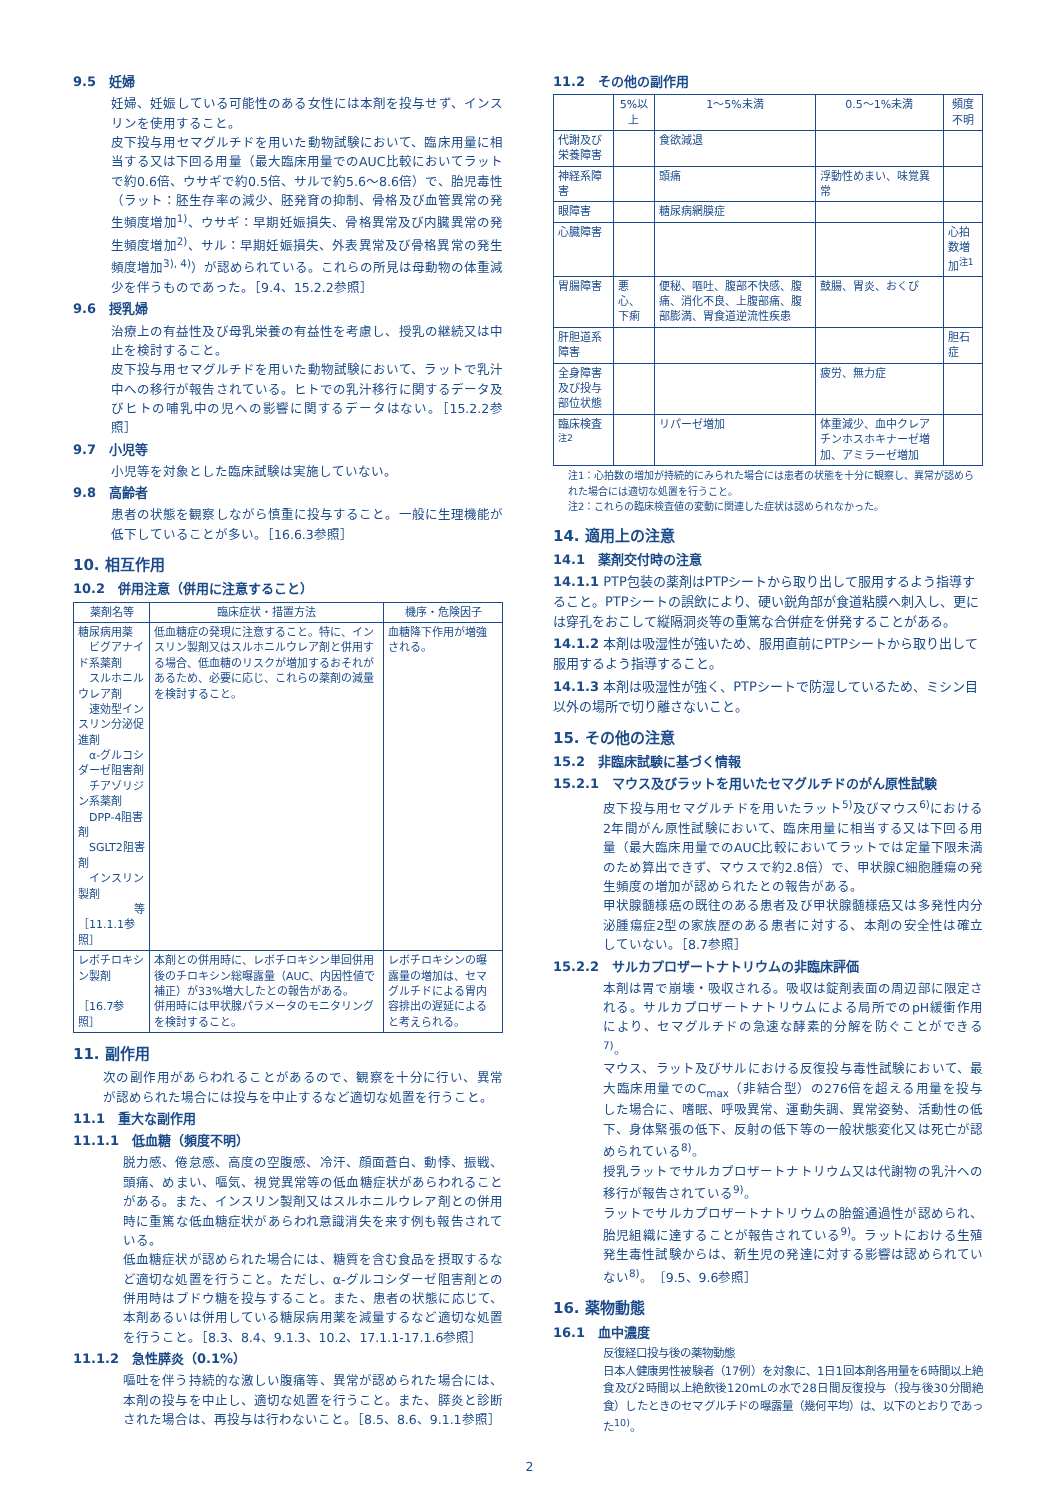9.5　妊婦
妊婦、妊娠している可能性のある女性には本剤を投与せず、インスリンを使用すること。
皮下投与用セマグルチドを用いた動物試験において、臨床用量に相当する又は下回る用量（最大臨床用量でのAUC比較においてラットで約0.6倍、ウサギで約0.5倍、サルで約5.6～8.6倍）で、胎児毒性（ラット：胚生存率の減少、胚発育の抑制、骨格及び血管異常の発生頻度増加<sup>1)</sup>、ウサギ：早期妊娠損失、骨格異常及び内臓異常の発生頻度増加<sup>2)</sup>、サル：早期妊娠損失、外表異常及び骨格異常の発生頻度増加<sup>3), 4)</sup>）が認められている。これらの所見は母動物の体重減少を伴うものであった。［9.4、15.2.2参照］
9.6　授乳婦
治療上の有益性及び母乳栄養の有益性を考慮し、授乳の継続又は中止を検討すること。
皮下投与用セマグルチドを用いた動物試験において、ラットで乳汁中への移行が報告されている。ヒトでの乳汁移行に関するデータ及びヒトの哺乳中の児への影響に関するデータはない。［15.2.2参照］
9.7　小児等
小児等を対象とした臨床試験は実施していない。
9.8　高齢者
患者の状態を観察しながら慎重に投与すること。一般に生理機能が低下していることが多い。［16.6.3参照］
10. 相互作用
10.2　併用注意（併用に注意すること）
| 薬剤名等 | 臨床症状・措置方法 | 機序・危険因子 |
| --- | --- | --- |
| 糖尿病用薬 ビグアナイド系薬剤 スルホニルウレア剤 速効型インスリン分泌促進剤 α-グルコシダーゼ阻害剤 チアゾリジン系薬剤 DPP-4阻害剤 SGLT2阻害剤 インスリン製剤 等 ［11.1.1参照］ | 低血糖症の発現に注意すること。特に、インスリン製剤又はスルホニルウレア剤と併用する場合、低血糖のリスクが増加するおそれがあるため、必要に応じ、これらの薬剤の減量を検討すること。 | 血糖降下作用が増強される。 |
| レボチロキシン製剤 ［16.7参照］ | 本剤との併用時に、レボチロキシン単回併用後のチロキシン総曝露量（AUC、内因性値で補正）が33%増大したとの報告がある。 併用時には甲状腺パラメータのモニタリングを検討すること。 | レボチロキシンの曝露量の増加は、セマグルチドによる胃内容排出の遅延によると考えられる。 |
11. 副作用
次の副作用があらわれることがあるので、観察を十分に行い、異常が認められた場合には投与を中止するなど適切な処置を行うこと。
11.1　重大な副作用
11.1.1　低血糖（頻度不明）
脱力感、倦怠感、高度の空腹感、冷汗、顔面蒼白、動悸、振戦、頭痛、めまい、嘔気、視覚異常等の低血糖症状があらわれることがある。また、インスリン製剤又はスルホニルウレア剤との併用時に重篤な低血糖症状があらわれ意識消失を来す例も報告されている。
低血糖症状が認められた場合には、糖質を含む食品を摂取するなど適切な処置を行うこと。ただし、α-グルコシダーゼ阻害剤との併用時はブドウ糖を投与すること。また、患者の状態に応じて、本剤あるいは併用している糖尿病用薬を減量するなど適切な処置を行うこと。［8.3、8.4、9.1.3、10.2、17.1.1-17.1.6参照］
11.1.2　急性膵炎（0.1%）
嘔吐を伴う持続的な激しい腹痛等、異常が認められた場合には、本剤の投与を中止し、適切な処置を行うこと。また、膵炎と診断された場合は、再投与は行わないこと。［8.5、8.6、9.1.1参照］
11.2　その他の副作用
| | 5%以上 | 1～5%未満 | 0.5～1%未満 | 頻度不明 |
| --- | --- | --- | --- | --- |
| 代謝及び栄養障害 | | 食欲減退 | | |
| 神経系障害 | | 頭痛 | 浮動性めまい、味覚異常 | |
| 眼障害 | | 糖尿病網膜症 | | |
| 心臓障害 | | | | 心拍数増加<sup>注1</sup> |
| 胃腸障害 | 悪心、下痢 | 便秘、嘔吐、腹部不快感、腹痛、消化不良、上腹部痛、腹部膨満、胃食道逆流性疾患 | 鼓腸、胃炎、おくび | |
| 肝胆道系障害 | | | | 胆石症 |
| 全身障害及び投与部位状態 | | | 疲労、無力症 | |
| 臨床検査<sup>注2</sup> | | リパーゼ増加 | 体重減少、血中クレアチンホスホキナーゼ増加、アミラーゼ増加 | |
注1：心拍数の増加が持続的にみられた場合には患者の状態を十分に観察し、異常が認められた場合には適切な処置を行うこと。
注2：これらの臨床検査値の変動に関連した症状は認められなかった。
14. 適用上の注意
14.1　薬剤交付時の注意
14.1.1 PTP包装の薬剤はPTPシートから取り出して服用するよう指導すること。PTPシートの誤飲により、硬い鋭角部が食道粘膜へ刺入し、更には穿孔をおこして縦隔洞炎等の重篤な合併症を併発することがある。
14.1.2 本剤は吸湿性が強いため、服用直前にPTPシートから取り出して服用するよう指導すること。
14.1.3 本剤は吸湿性が強く、PTPシートで防湿しているため、ミシン目以外の場所で切り離さないこと。
15. その他の注意
15.2　非臨床試験に基づく情報
15.2.1　マウス及びラットを用いたセマグルチドのがん原性試験
皮下投与用セマグルチドを用いたラット<sup>5)</sup>及びマウス<sup>6)</sup>における2年間がん原性試験において、臨床用量に相当する又は下回る用量（最大臨床用量でのAUC比較においてラットでは定量下限未満のため算出できず、マウスで約2.8倍）で、甲状腺C細胞腫瘍の発生頻度の増加が認められたとの報告がある。
甲状腺髄様癌の既往のある患者及び甲状腺髄様癌又は多発性内分泌腫瘍症2型の家族歴のある患者に対する、本剤の安全性は確立していない。［8.7参照］
15.2.2　サルカプロザートナトリウムの非臨床評価
本剤は胃で崩壊・吸収される。吸収は錠剤表面の周辺部に限定される。サルカプロザートナトリウムによる局所でのpH緩衝作用により、セマグルチドの急速な酵素的分解を防ぐことができる<sup>7)</sup>。
マウス、ラット及びサルにおける反復投与毒性試験において、最大臨床用量でのC<sub>max</sub>（非結合型）の276倍を超える用量を投与した場合に、嗜眠、呼吸異常、運動失調、異常姿勢、活動性の低下、身体緊張の低下、反射の低下等の一般状態変化又は死亡が認められている<sup>8)</sup>。
授乳ラットでサルカプロザートナトリウム又は代謝物の乳汁への移行が報告されている<sup>9)</sup>。
ラットでサルカプロザートナトリウムの胎盤通過性が認められ、胎児組織に達することが報告されている<sup>9)</sup>。ラットにおける生殖発生毒性試験からは、新生児の発達に対する影響は認められていない<sup>8)</sup>。［9.5、9.6参照］
16. 薬物動態
16.1　血中濃度
反復経口投与後の薬物動態
日本人健康男性被験者（17例）を対象に、1日1回本剤各用量を6時間以上絶食及び2時間以上絶飲後120mLの水で28日間反復投与（投与後30分間絶食）したときのセマグルチドの曝露量（幾何平均）は、以下のとおりであった<sup>10)</sup>。
2